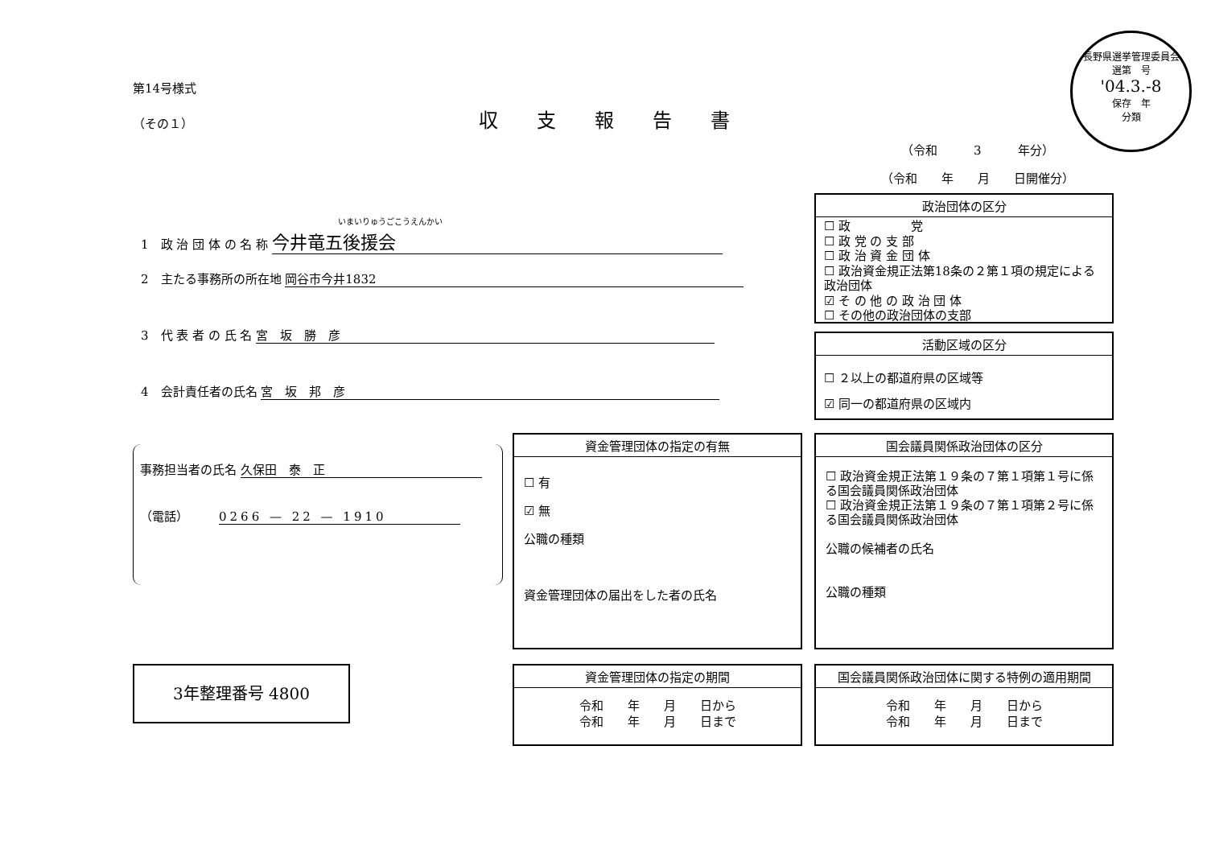第14号様式
（その１）
収支報告書
長野県選挙管理委員会
選第　号
'04.3.-8
保存　年
分類
（令和　　　3　　　年分）
（令和　　年　　月　　日開催分）
いまいりゅうごこうえんかい
1　政 治 団 体 の 名 称 今井竜五後援会
2　主たる事務所の所在地 岡谷市今井1832
3　代 表 者 の 氏 名 宮　坂　勝　彦
4　会計責任者の氏名 宮　坂　邦　彦
政治団体の区分
☐ 政　　　　　党
☐ 政 党 の 支 部
☐ 政 治 資 金 団 体
☐ 政治資金規正法第18条の２第１項の規定による政治団体
☑ そ の 他 の 政 治 団 体
☐ その他の政治団体の支部
活動区域の区分
☐ ２以上の都道府県の区域等
☑ 同一の都道府県の区域内
事務担当者の氏名 久保田　泰　正
（電話）　　　0266 — 22 — 1910
資金管理団体の指定の有無
☐ 有
☑ 無
公職の種類
資金管理団体の届出をした者の氏名
国会議員関係政治団体の区分
☐ 政治資金規正法第１９条の７第１項第１号に係る国会議員関係政治団体
☐ 政治資金規正法第１９条の７第１項第２号に係る国会議員関係政治団体
公職の候補者の氏名
公職の種類
3年整理番号 4800
資金管理団体の指定の期間
令和　　年　　月　　日から
令和　　年　　月　　日まで
国会議員関係政治団体に関する特例の適用期間
令和　　年　　月　　日から
令和　　年　　月　　日まで